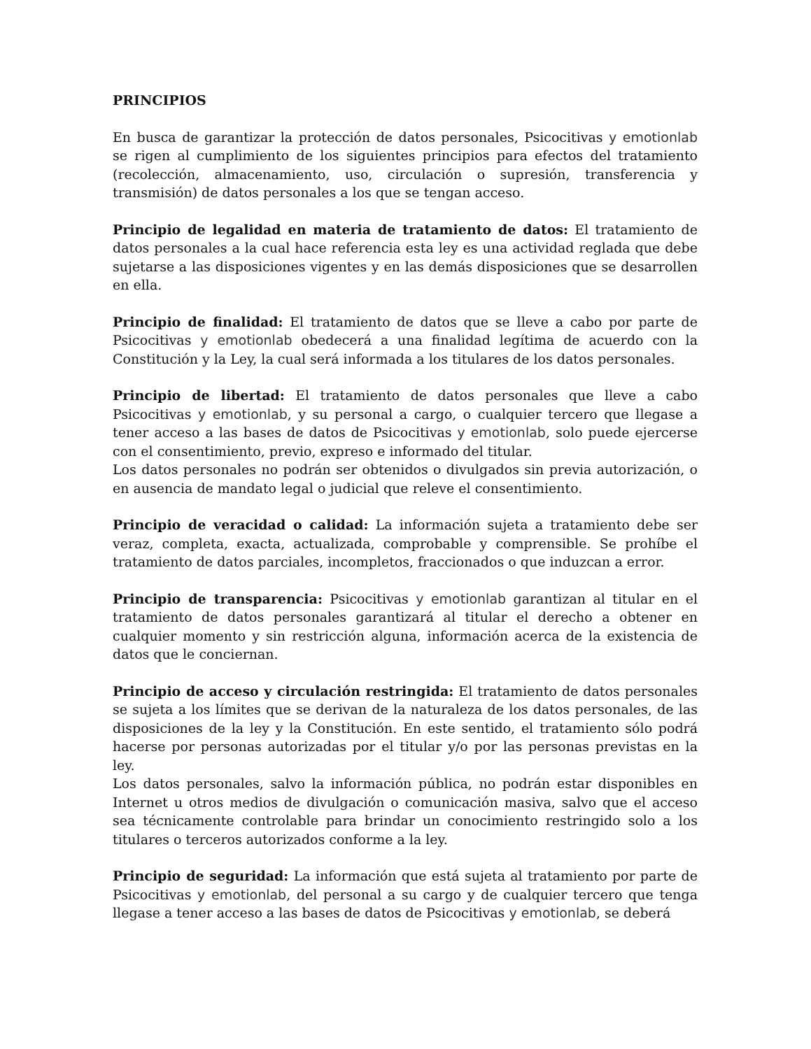PRINCIPIOS
En busca de garantizar la protección de datos personales, Psicocitivas y emotionlab se rigen al cumplimiento de los siguientes principios para efectos del tratamiento (recolección, almacenamiento, uso, circulación o supresión, transferencia y transmisión) de datos personales a los que se tengan acceso.
Principio de legalidad en materia de tratamiento de datos: El tratamiento de datos personales a la cual hace referencia esta ley es una actividad reglada que debe sujetarse a las disposiciones vigentes y en las demás disposiciones que se desarrollen en ella.
Principio de finalidad: El tratamiento de datos que se lleve a cabo por parte de Psicocitivas y emotionlab obedecerá a una finalidad legítima de acuerdo con la Constitución y la Ley, la cual será informada a los titulares de los datos personales.
Principio de libertad: El tratamiento de datos personales que lleve a cabo Psicocitivas y emotionlab, y su personal a cargo, o cualquier tercero que llegase a tener acceso a las bases de datos de Psicocitivas y emotionlab, solo puede ejercerse con el consentimiento, previo, expreso e informado del titular.
Los datos personales no podrán ser obtenidos o divulgados sin previa autorización, o en ausencia de mandato legal o judicial que releve el consentimiento.
Principio de veracidad o calidad: La información sujeta a tratamiento debe ser veraz, completa, exacta, actualizada, comprobable y comprensible. Se prohíbe el tratamiento de datos parciales, incompletos, fraccionados o que induzcan a error.
Principio de transparencia: Psicocitivas y emotionlab garantizan al titular en el tratamiento de datos personales garantizará al titular el derecho a obtener en cualquier momento y sin restricción alguna, información acerca de la existencia de datos que le conciernan.
Principio de acceso y circulación restringida: El tratamiento de datos personales se sujeta a los límites que se derivan de la naturaleza de los datos personales, de las disposiciones de la ley y la Constitución. En este sentido, el tratamiento sólo podrá hacerse por personas autorizadas por el titular y/o por las personas previstas en la ley.
Los datos personales, salvo la información pública, no podrán estar disponibles en Internet u otros medios de divulgación o comunicación masiva, salvo que el acceso sea técnicamente controlable para brindar un conocimiento restringido solo a los titulares o terceros autorizados conforme a la ley.
Principio de seguridad: La información que está sujeta al tratamiento por parte de Psicocitivas y emotionlab, del personal a su cargo y de cualquier tercero que tenga llegase a tener acceso a las bases de datos de Psicocitivas y emotionlab, se deberá